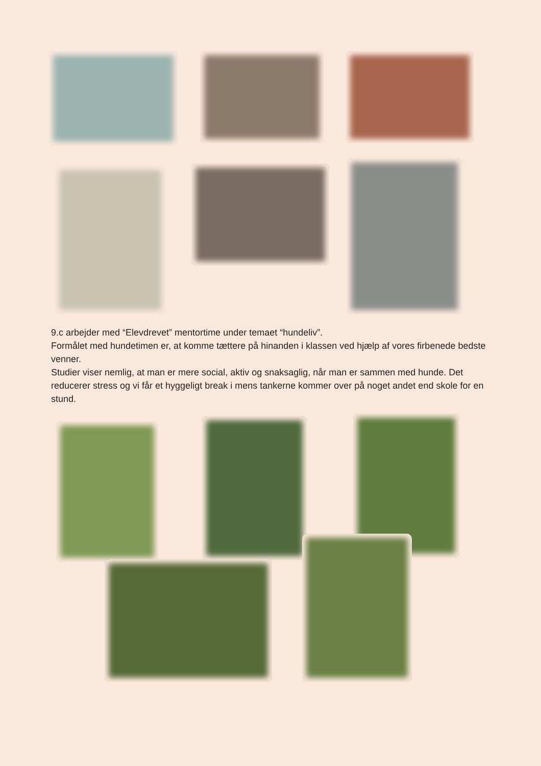9.c arbejder med “Elevdrevet” mentortime under temaet “hundeliv”.
Formålet med hundetimen er, at komme tættere på hinanden i klassen ved hjælp af vores firbenede bedste venner.
Studier viser nemlig, at man er mere social, aktiv og snaksaglig, når man er sammen med hunde. Det reducerer stress og vi får et hyggeligt break i mens tankerne kommer over på noget andet end skole for en stund.